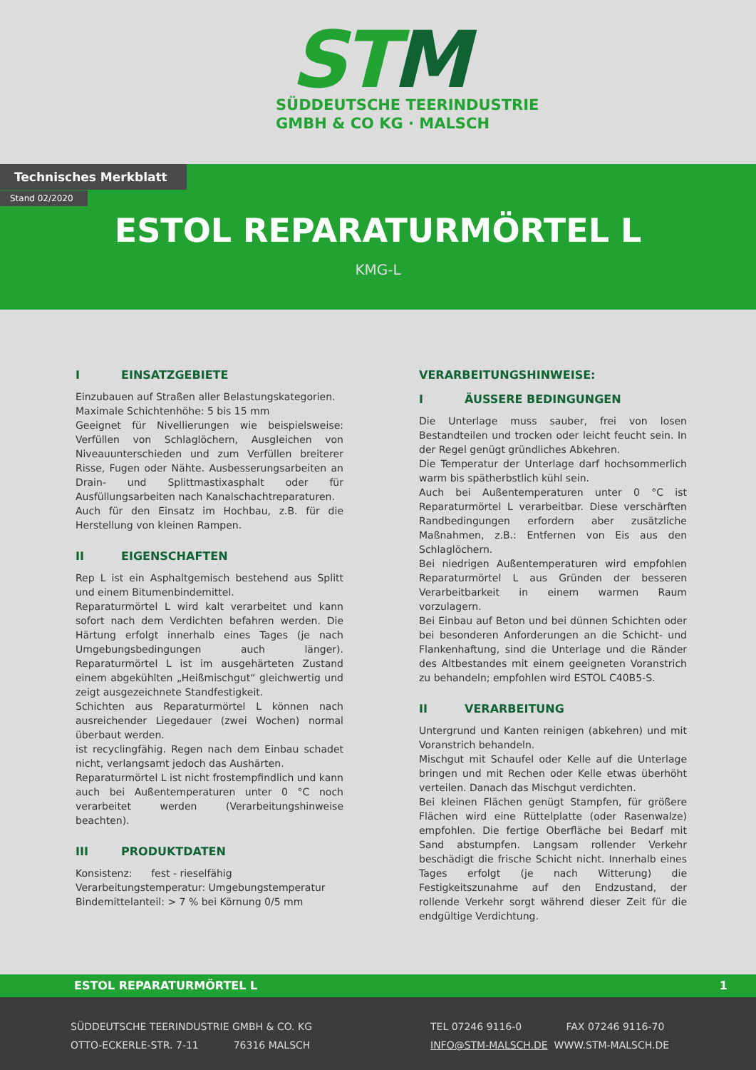STM
SÜDDEUTSCHE TEERINDUSTRIE
GMBH & CO KG · MALSCH
Technisches Merkblatt
Stand 02/2020
ESTOL REPARATURMÖRTEL L
KMG-L
I EINSATZGEBIETE
Einzubauen auf Straßen aller Belastungskategorien.
Maximale Schichtenhöhe: 5 bis 15 mm
Geeignet für Nivellierungen wie beispielsweise: Verfüllen von Schlaglöchern, Ausgleichen von Niveauunterschieden und zum Verfüllen breiterer Risse, Fugen oder Nähte. Ausbesserungsarbeiten an Drain- und Splittmastixasphalt oder für Ausfüllungsarbeiten nach Kanalschachtreparaturen.
Auch für den Einsatz im Hochbau, z.B. für die Herstellung von kleinen Rampen.
II EIGENSCHAFTEN
Rep L ist ein Asphaltgemisch bestehend aus Splitt und einem Bitumenbindemittel.
Reparaturmörtel L wird kalt verarbeitet und kann sofort nach dem Verdichten befahren werden. Die Härtung erfolgt innerhalb eines Tages (je nach Umgebungsbedingungen auch länger). Reparaturmörtel L ist im ausgehärteten Zustand einem abgekühlten „Heißmischgut“ gleichwertig und zeigt ausgezeichnete Standfestigkeit.
Schichten aus Reparaturmörtel L können nach ausreichender Liegedauer (zwei Wochen) normal überbaut werden.
ist recyclingfähig. Regen nach dem Einbau schadet nicht, verlangsamt jedoch das Aushärten.
Reparaturmörtel L ist nicht frostempfindlich und kann auch bei Außentemperaturen unter 0 °C noch verarbeitet werden (Verarbeitungshinweise beachten).
III PRODUKTDATEN
Konsistenz: fest - rieselfähig
Verarbeitungstemperatur: Umgebungstemperatur
Bindemittelanteil: > 7 % bei Körnung 0/5 mm
VERARBEITUNGSHINWEISE:
I ÄUSSERE BEDINGUNGEN
Die Unterlage muss sauber, frei von losen Bestandteilen und trocken oder leicht feucht sein. In der Regel genügt gründliches Abkehren.
Die Temperatur der Unterlage darf hochsommerlich warm bis spätherbstlich kühl sein.
Auch bei Außentemperaturen unter 0 °C ist Reparaturmörtel L verarbeitbar. Diese verschärften Randbedingungen erfordern aber zusätzliche Maßnahmen, z.B.: Entfernen von Eis aus den Schlaglöchern.
Bei niedrigen Außentemperaturen wird empfohlen Reparaturmörtel L aus Gründen der besseren Verarbeitbarkeit in einem warmen Raum vorzulagern.
Bei Einbau auf Beton und bei dünnen Schichten oder bei besonderen Anforderungen an die Schicht- und Flankenhaftung, sind die Unterlage und die Ränder des Altbestandes mit einem geeigneten Voranstrich zu behandeln; empfohlen wird ESTOL C40B5-S.
II VERARBEITUNG
Untergrund und Kanten reinigen (abkehren) und mit Voranstrich behandeln.
Mischgut mit Schaufel oder Kelle auf die Unterlage bringen und mit Rechen oder Kelle etwas überhöht verteilen. Danach das Mischgut verdichten.
Bei kleinen Flächen genügt Stampfen, für größere Flächen wird eine Rüttelplatte (oder Rasenwalze) empfohlen. Die fertige Oberfläche bei Bedarf mit Sand abstumpfen. Langsam rollender Verkehr beschädigt die frische Schicht nicht. Innerhalb eines Tages erfolgt (je nach Witterung) die Festigkeitszunahme auf den Endzustand, der rollende Verkehr sorgt während dieser Zeit für die endgültige Verdichtung.
ESTOL REPARATURMÖRTEL L 1
SÜDDEUTSCHE TEERINDUSTRIE GMBH & CO. KG
OTTO-ECKERLE-STR. 7-11 76316 MALSCH
TEL 07246 9116-0 FAX 07246 9116-70
INFO@STM-MALSCH.DE WWW.STM-MALSCH.DE